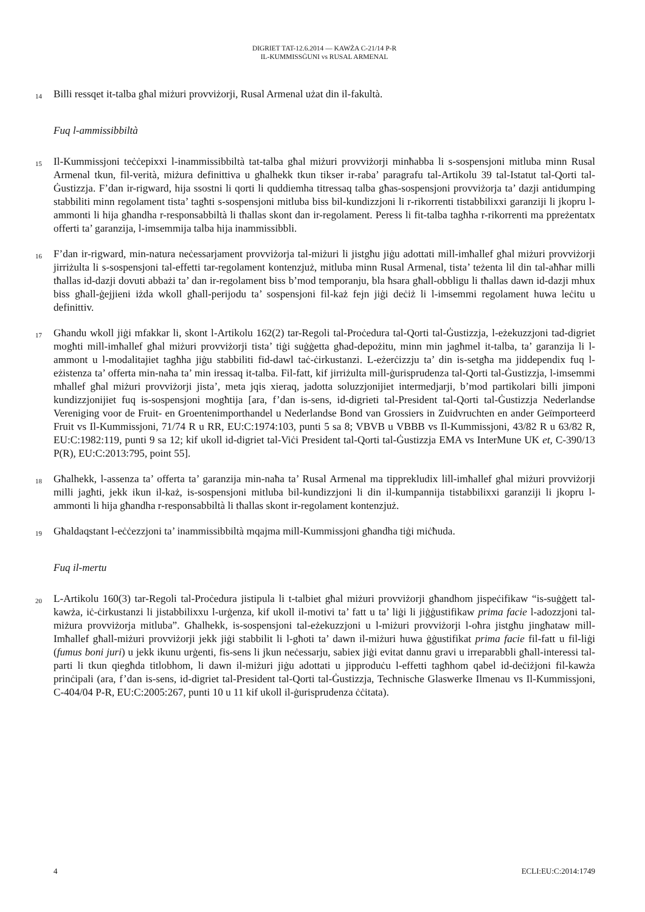DIGRIET TAT-12.6.2014 — KAWŻA C-21/14 P-R
IL-KUMMISSĠUNI vs RUSAL ARMENAL
14 Billi ressqet it-talba għal miżuri provviżorji, Rusal Armenal użat din il-fakultà.
Fuq l-ammissibbiltà
15 Il-Kummissjoni teċċepixxi l-inammissibbiltà tat-talba għal miżuri provviżorji minħabba li s-sospensjoni mitluba minn Rusal Armenal tkun, fil-verità, miżura definittiva u għalhekk tkun tikser ir-raba’ paragrafu tal-Artikolu 39 tal-Istatut tal-Qorti tal-Ġustizzja. F’dan ir-rigward, hija ssostni li qorti li quddiemha titressaq talba għas-sospensjoni provviżorja ta’ dazji antidumping stabbiliti minn regolament tista’ tagħti s-sospensjoni mitluba biss bil-kundizzjoni li r-rikorrenti tistabbilixxi garanziji li jkopru l-ammonti li hija għandha r-responsabbiltà li tħallas skont dan ir-regolament. Peress li fit-talba tagħha r-rikorrenti ma ppreżentatx offerti ta’ garanzija, l-imsemmija talba hija inammissibbli.
16 F’dan ir-rigward, min-natura neċessarjament provviżorja tal-miżuri li jistgħu jiġu adottati mill-imħallef għal miżuri provviżorji jirriżulta li s-sospensjoni tal-effetti tar-regolament kontenzjuż, mitluba minn Rusal Armenal, tista’ teżenta lil din tal-aħħar milli tħallas id-dazji dovuti abbażi ta’ dan ir-regolament biss b’mod temporanju, bla ħsara għall-obbligu li tħallas dawn id-dazji mhux biss għall-ġejjieni iżda wkoll għall-perijodu ta’ sospensjoni fil-każ fejn jiġi deċiż li l-imsemmi regolament huwa leċitu u definittiv.
17 Għandu wkoll jiġi mfakkar li, skont l-Artikolu 162(2) tar-Regoli tal-Proċedura tal-Qorti tal-Ġustizzja, l-eżekuzzjoni tad-digriet mogħti mill-imħallef għal miżuri provviżorji tista’ tiġi suġġetta għad-depożitu, minn min jagħmel it-talba, ta’ garanzija li l-ammont u l-modalitajiet tagħha jiġu stabbiliti fid-dawl taċ-ċirkustanzi. L-eżerċizzju ta’ din is-setgħa ma jiddependix fuq l-eżistenza ta’ offerta min-naħa ta’ min iressaq it-talba. Fil-fatt, kif jirriżulta mill-ġurisprudenza tal-Qorti tal-Ġustizzja, l-imsemmi mħallef għal miżuri provviżorji jista’, meta jqis xieraq, jadotta soluzzjonijiet intermedjarji, b’mod partikolari billi jimponi kundizzjonijiet fuq is-sospensjoni mogħtija [ara, f’dan is-sens, id-digrieti tal-President tal-Qorti tal-Ġustizzja Nederlandse Vereniging voor de Fruit- en Groentenimporthandel u Nederlandse Bond van Grossiers in Zuidvruchten en ander Geïmporteerd Fruit vs Il-Kummissjoni, 71/74 R u RR, EU:C:1974:103, punti 5 sa 8; VBVB u VBBB vs Il-Kummissjoni, 43/82 R u 63/82 R, EU:C:1982:119, punti 9 sa 12; kif ukoll id-digriet tal-Viċi President tal-Qorti tal-Ġustizzja EMA vs InterMune UK et, C-390/13 P(R), EU:C:2013:795, point 55].
18 Għalhekk, l-assenza ta’ offerta ta’ garanzija min-naħa ta’ Rusal Armenal ma tipprekludix lill-imħallef għal miżuri provviżorji milli jagħti, jekk ikun il-każ, is-sospensjoni mitluba bil-kundizzjoni li din il-kumpannija tistabbilixxi garanziji li jkopru l-ammonti li hija għandha r-responsabbiltà li tħallas skont ir-regolament kontenzjuż.
19 Għaldaqstant l-eċċezzjoni ta’ inammissibbiltà mqajma mill-Kummissjoni għandha tiġi miċħuda.
Fuq il-mertu
20 L-Artikolu 160(3) tar-Regoli tal-Proċedura jistipula li t-talbiet għal miżuri provviżorji għandhom jispeċifikaw “is-suġġett tal-kawża, iċ-ċirkustanzi li jistabbilixxu l-urġenza, kif ukoll il-motivi ta’ fatt u ta’ liġi li jiġġustifikaw prima facie l-adozzjoni tal-miżura provviżorja mitluba”. Għalhekk, is-sospensjoni tal-eżekuzzjoni u l-miżuri provviżorji l-oħra jistgħu jingħataw mill-Imħallef għall-miżuri provviżorji jekk jiġi stabbilit li l-għoti ta’ dawn il-miżuri huwa ġġustifikat prima facie fil-fatt u fil-liġi (fumus boni juri) u jekk ikunu urġenti, fis-sens li jkun neċessarju, sabiex jiġi evitat dannu gravi u irreparabbli għall-interessi tal-parti li tkun qiegħda titlobhom, li dawn il-miżuri jiġu adottati u jipproduċu l-effetti tagħhom qabel id-deċiżjoni fil-kawża prinċipali (ara, f’dan is-sens, id-digriet tal-President tal-Qorti tal-Ġustizzja, Technische Glaswerke Ilmenau vs Il-Kummissjoni, C-404/04 P-R, EU:C:2005:267, punti 10 u 11 kif ukoll il-ġurisprudenza ċċitata).
4 ECLI:EU:C:2014:1749